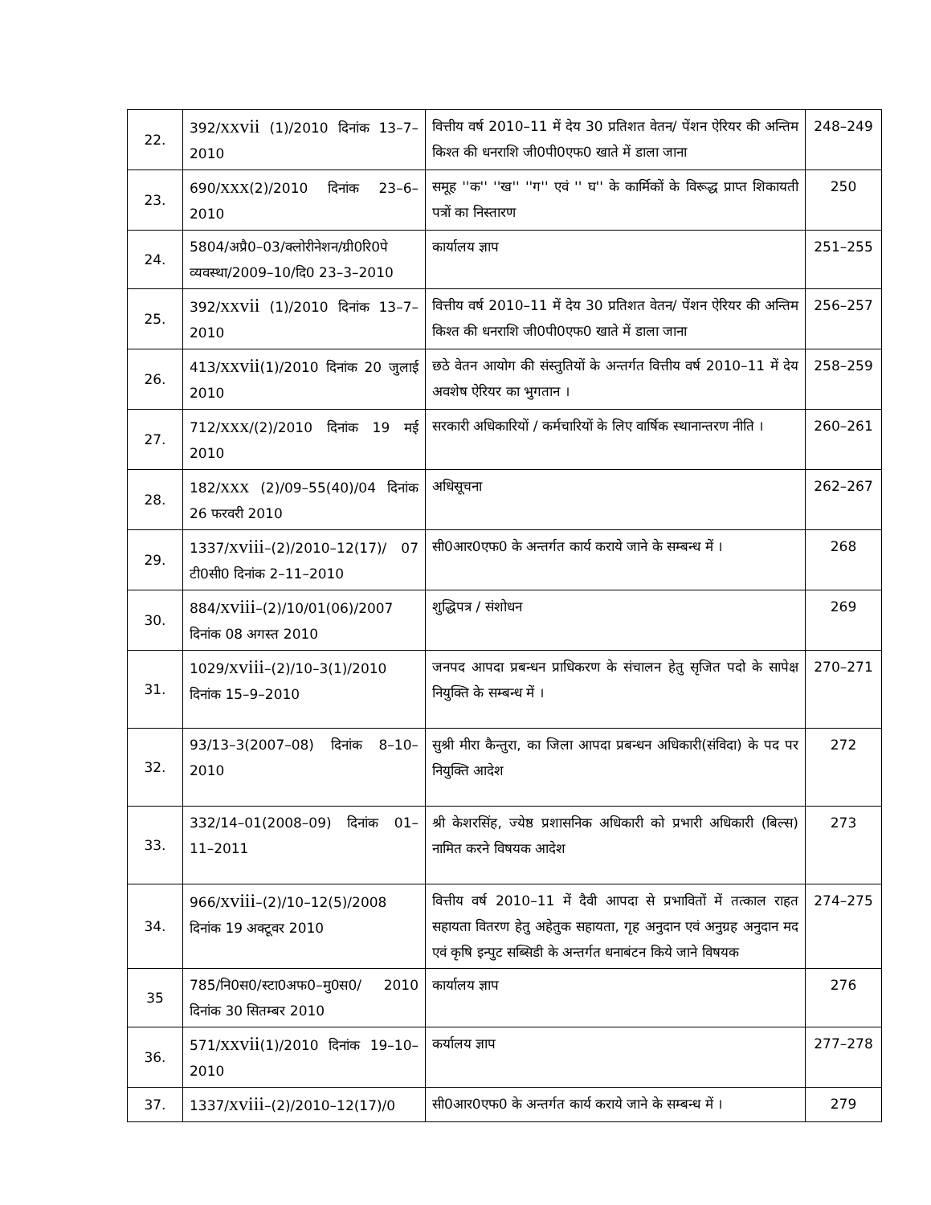| 22. | 392/ xxvii (1)/2010 दिनांक 13–7–2010 | वित्तीय वर्ष 2010–11 में देय 30 प्रतिशत वेतन/ पेंशन ऐरियर की अन्तिम किश्त की धनराशि जी0पी0एफ0 खाते में डाला जाना | 248–249 |
| 23. | 690/ xxx (2)/2010 दिनांक 23–6–2010 | समूह ''क'' ''ख'' ''ग'' एवं '' घ'' के कार्मिकों के विरूद्ध प्राप्त शिकायती पत्रों का निस्तारण | 250 |
| 24. | 5804/अप्रै0–03/क्लोरीनेशन/ग्री0रि0पे व्यवस्था/2009–10/दि0 23–3–2010 | कार्यालय ज्ञाप | 251–255 |
| 25. | 392/ xxvii (1)/2010 दिनांक 13–7–2010 | वित्तीय वर्ष 2010–11 में देय 30 प्रतिशत वेतन/ पेंशन ऐरियर की अन्तिम किश्त की धनराशि जी0पी0एफ0 खाते में डाला जाना | 256–257 |
| 26. | 413/ xxvii (1)/2010 दिनांक 20 जुलाई 2010 | छठे वेतन आयोग की संस्तुतियों के अन्तर्गत वित्तीय वर्ष 2010–11 में देय अवशेष ऐरियर का भुगतान । | 258–259 |
| 27. | 712/ xxx /(2)/2010 दिनांक 19 मई 2010 | सरकारी अधिकारियों / कर्मचारियों के लिए वार्षिक स्थानान्तरण नीति । | 260–261 |
| 28. | 182/ xxx (2)/09–55(40)/04 दिनांक 26 फरवरी 2010 | अधिसूचना | 262–267 |
| 29. | 1337/ xviii –(2)/2010–12(17)/ 07 टी0सी0 दिनांक 2–11–2010 | सी0आर0एफ0 के अन्तर्गत कार्य कराये जाने के सम्बन्ध में । | 268 |
| 30. | 884/ xviii –(2)/10/01(06)/2007 दिनांक 08 अगस्त 2010 | शुद्धिपत्र / संशोधन | 269 |
| 31. | 1029/ xviii –(2)/10–3(1)/2010 दिनांक 15–9–2010 | जनपद आपदा प्रबन्धन प्राधिकरण के संचालन हेतु सृजित पदो के सापेक्ष नियुक्ति के सम्बन्ध में । | 270–271 |
| 32. | 93/13–3(2007–08) दिनांक 8–10–2010 | सुश्री मीरा कैन्तुरा, का जिला आपदा प्रबन्धन अधिकारी(संविदा) के पद पर नियुक्ति आदेश | 272 |
| 33. | 332/14–01(2008–09) दिनांक 01–11–2011 | श्री केशरसिंह, ज्येष्ठ प्रशासनिक अधिकारी को प्रभारी अधिकारी (बिल्स) नामित करने विषयक आदेश | 273 |
| 34. | 966/ xviii –(2)/10–12(5)/2008 दिनांक 19 अक्टूवर 2010 | वित्तीय वर्ष 2010–11 में दैवी आपदा से प्रभावितों में तत्काल राहत सहायता वितरण हेतु अहेतुक सहायता, गृह अनुदान एवं अनुग्रह अनुदान मद एवं कृषि इन्पुट सब्सिडी के अन्तर्गत धनाबंटन किये जाने विषयक | 274–275 |
| 35 | 785/नि0स0/स्टा0अफ0–मु0स0/ 2010 दिनांक 30 सितम्बर 2010 | कार्यालय ज्ञाप | 276 |
| 36. | 571/ xxvii (1)/2010 दिनांक 19–10–2010 | कर्यालय ज्ञाप | 277–278 |
| 37. | 1337/ xviii –(2)/2010–12(17)/0 | सी0आर0एफ0 के अन्तर्गत कार्य कराये जाने के सम्बन्ध में । | 279 |